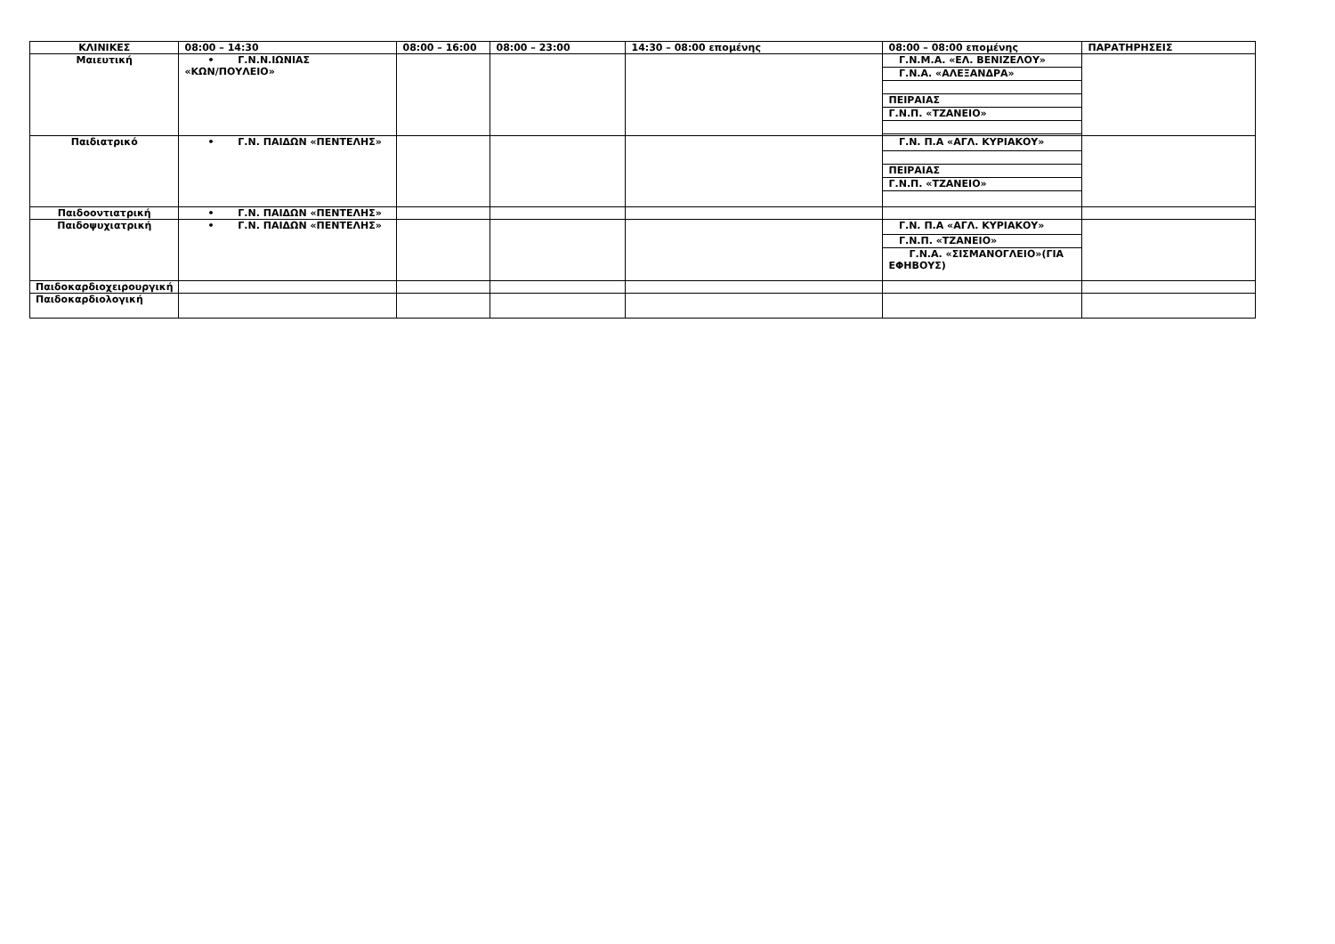| ΚΛΙΝΙΚΕΣ | 08:00 – 14:30 | 08:00 – 16:00 | 08:00 – 23:00 | 14:30 – 08:00 επομένης | 08:00 – 08:00 επομένης | ΠΑΡΑΤΗΡΗΣΕΙΣ |
| --- | --- | --- | --- | --- | --- | --- |
| Μαιευτική | • Γ.Ν.Ν.ΙΩΝΙΑΣ «ΚΩΝ/ΠΟΥΛΕΙΟ» | | | | / Γ.Ν.Μ.Α. «ΕΛ. ΒΕΝΙΖΕΛΟΥ» / / Γ.Ν.Α. «ΑΛΕΞΑΝΔΡΑ» / / ΠΕΙΡΑΙΑΣ / / Γ.Ν.Π. «ΤΖΑΝΕΙΟ» / | |
| Παιδιατρικό | • Γ.Ν. ΠΑΙΔΩΝ «ΠΕΝΤΕΛΗΣ» | | | | / Γ.Ν. Π.Α «ΑΓΛ. ΚΥΡΙΑΚΟΥ» / / ΠΕΙΡΑΙΑΣ / / Γ.Ν.Π. «ΤΖΑΝΕΙΟ» / | |
| Παιδοοντιατρική | • Γ.Ν. ΠΑΙΔΩΝ «ΠΕΝΤΕΛΗΣ» | | | | | |
| Παιδοψυχιατρική | • Γ.Ν. ΠΑΙΔΩΝ «ΠΕΝΤΕΛΗΣ» | | | | / Γ.Ν. Π.Α «ΑΓΛ. ΚΥΡΙΑΚΟΥ» / / Γ.Ν.Π. «ΤΖΑΝΕΙΟ» / / Γ.Ν.Α. «ΣΙΣΜΑΝΟΓΛΕΙΟ»(ΓΙΑ ΕΦΗΒΟΥΣ) / | |
| Παιδοκαρδιοχειρουργική | | | | | | |
| Παιδοκαρδιολογική | | | | | | |